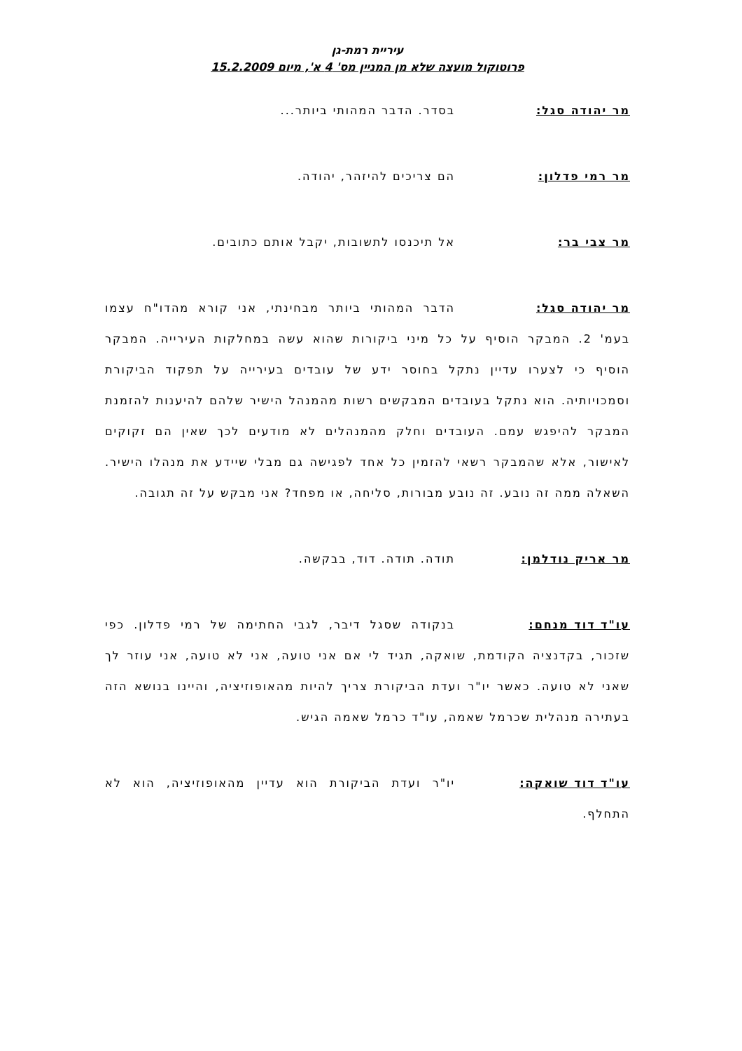עיריית רמת-גן
פרוטוקול מועצה שלא מן המניין מס' 4 א', מיום 15.2.2009
מר יהודה סגל: בסדר. הדבר המהותי ביותר...
מר רמי פדלון: הם צריכים להיזהר, יהודה.
מר צבי בר: אל תיכנסו לתשובות, יקבל אותם כתובים.
מר יהודה סגל: הדבר המהותי ביותר מבחינתי, אני קורא מהדו"ח עצמו בעמ' 2. המבקר הוסיף על כל מיני ביקורות שהוא עשה במחלקות העירייה. המבקר הוסיף כי לצערו עדיין נתקל בחוסר ידע של עובדים בעירייה על תפקוד הביקורת וסמכויותיה. הוא נתקל בעובדים המבקשים רשות מהמנהל הישיר שלהם להיענות להזמנת המבקר להיפגש עמם. העובדים וחלק מהמנהלים לא מודעים לכך שאין הם זקוקים לאישור, אלא שהמבקר רשאי להזמין כל אחד לפגישה גם מבלי שיידע את מנהלו הישיר. השאלה ממה זה נובע. זה נובע מבורות, סליחה, או מפחד? אני מבקש על זה תגובה.
מר אריק נודלמן: תודה. תודה. דוד, בבקשה.
עו"ד דוד מנחם: בנקודה שסגל דיבר, לגבי החתימה של רמי פדלון. כפי שזכור, בקדנציה הקודמת, שואקה, תגיד לי אם אני טועה, אני לא טועה, אני עוזר לך שאני לא טועה. כאשר יו"ר ועדת הביקורת צריך להיות מהאופוזיציה, והיינו בנושא הזה בעתירה מנהלית שכרמל שאמה, עו"ד כרמל שאמה הגיש.
עו"ד דוד שואקה: יו"ר ועדת הביקורת הוא עדיין מהאופוזיציה, הוא לא התחלף.